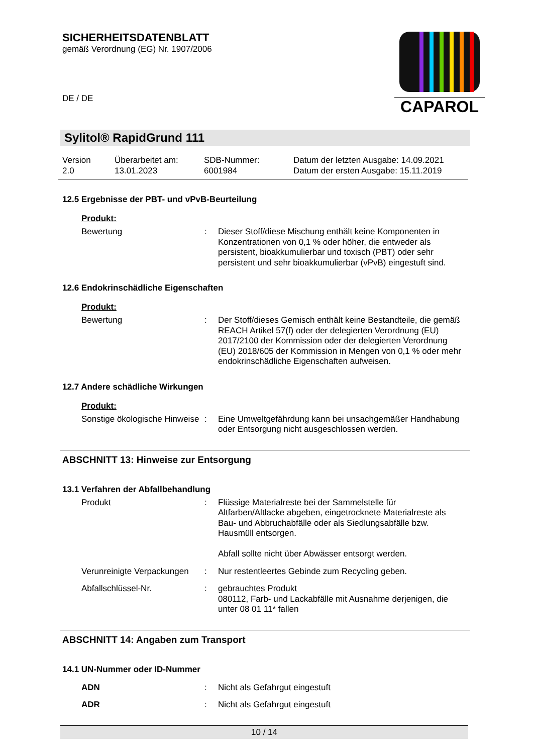SICHERHEITSDATENBLATT
gemäß Verordnung (EG) Nr. 1907/2006
DE / DE
CAPAROL
Sylitol® RapidGrund 111
Version
2.0
Überarbeitet am:
13.01.2023
SDB-Nummer:
6001984
Datum der letzten Ausgabe: 14.09.2021
Datum der ersten Ausgabe: 15.11.2019
12.5 Ergebnisse der PBT- und vPvB-Beurteilung
Produkt:
Bewertung : Dieser Stoff/diese Mischung enthält keine Komponenten in Konzentrationen von 0,1 % oder höher, die entweder als persistent, bioakkumulierbar und toxisch (PBT) oder sehr persistent und sehr bioakkumulierbar (vPvB) eingestuft sind.
12.6 Endokrinschädliche Eigenschaften
Produkt:
Bewertung : Der Stoff/dieses Gemisch enthält keine Bestandteile, die gemäß REACH Artikel 57(f) oder der delegierten Verordnung (EU) 2017/2100 der Kommission oder der delegierten Verordnung (EU) 2018/605 der Kommission in Mengen von 0,1 % oder mehr endokrinschädliche Eigenschaften aufweisen.
12.7 Andere schädliche Wirkungen
Produkt:
Sonstige ökologische Hinweise
: Eine Umweltgefährdung kann bei unsachgemäßer Handhabung oder Entsorgung nicht ausgeschlossen werden.
ABSCHNITT 13: Hinweise zur Entsorgung
13.1 Verfahren der Abfallbehandlung
Produkt : Flüssige Materialreste bei der Sammelstelle für Altfarben/Altlacke abgeben, eingetrocknete Materialreste als Bau- und Abbruchabfälle oder als Siedlungsabfälle bzw. Hausmüll entsorgen.
Abfall sollte nicht über Abwässer entsorgt werden.
Verunreinigte Verpackungen
: Nur restentleertes Gebinde zum Recycling geben.
Abfallschlüssel-Nr. : gebrauchtes Produkt
080112, Farb- und Lackabfälle mit Ausnahme derjenigen, die unter 08 01 11* fallen
ABSCHNITT 14: Angaben zum Transport
14.1 UN-Nummer oder ID-Nummer
ADN : Nicht als Gefahrgut eingestuft
ADR : Nicht als Gefahrgut eingestuft
10 / 14